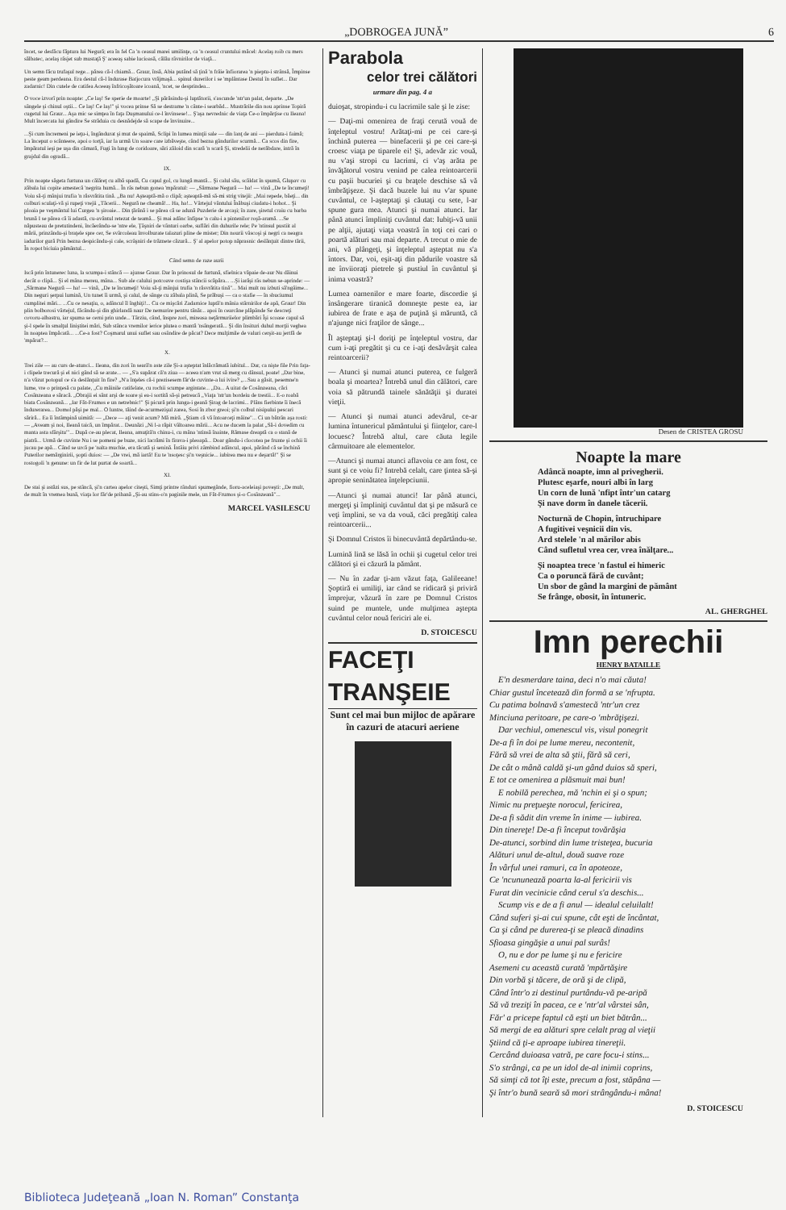„DOBROGEA JUNĂ” 6
încet, se desfăcu făptura lui Negură; era în fel Ca 'n ceasul marei umilinţe, ca 'n ceasul cruntului măcel: Acelaş roib cu mers sălbatec, acelaş râsjet sub mustaţă Ş' aceeaş sabie lucioasă, călău râvnirilor de viaţă...
Un semn făcu trufaşul rege... părea că-l chiamă... Graur, însă, Abia putând să ţină 'n frâie înfiorarea 'n pieptu-i strânsă, Împinse peste geam perdeana. Era destul că-l îndurase Batjocura vrăjmaşă... spinul durerilor i se 'mplântase Destul în suflet... Dar zadarnic! Din cutele de catifea Aceeaş înfricoşătoare icoană, 'ncet, se desprindea...
O voce izvorî prin noapte: „Ce laş! Se sperie de moarte! „Şi părăsindu-şi luptătorii, s'ascunde 'ntr'un palat, departe. „De sângele şi chinul oştii... Ce laş! Ce laş!" şi vocea prinse Să se destrame 'n cânte-i searbăd... Mustrările din nou aprinse Topiră cugetul lui Graur... Aşa mic se simţea în faţa Duşmanului ce-l învinsese!... Ş'aşa nevrednic de viaţa Ce-o împărţise cu Ileana! Mult încercata lui gândire Se străduia cu desnădejde să scape de învinuire...
...Şi cum încremeni pe ieţu-i, îngândurat şi mut de spaimă, Sclipi în lumea minţii sale — din lanţ de ani — pierduta-i faimă; La început o scânteere, apoi o torţă, iar la urmă Un soare care izbăveşte, când bezna gândurilor scurmă... Ca scos din fire, împăratul ieşi pe uşa din cămară, Fugi în lung de coridoare, sări zăloid din scară 'n scară Şi, stredelii de nerăbdare, intră în grajdul din ogradă...
IX.
Prin noapte săgeta furtuna un călăreţ cu albă spadă, Cu capul gol, cu lungă mantă... Şi calul său, scăldat în spumă, Glupav cu zăbala lui copite amestecă 'negrita humă... În râs nebun gonea 'mpăratul: — „Sărmane Negură — ha! — vină „De te încumeţi! Voiu să-ţi mânjui trufia 'n răsvrătita tină. „Ba nu! Aşteaptă-mă o clipă; aşteaptă-mă să-mi strig vitejii: „Mai repede, băeţi... din colburi sculaţi-vă şi rupeţi vrejii „Tăcerii... Negură ne cheamă!... Ha, ha!... Vârtejul vântului Înăbuşi ciudatu-i hohot... Şi ploaia pe veşmântul lui Curgea 'n şiroaie... Din ţărână i se părea că se adună Puzderie de arcaşi; în zare, şiretul craiu cu barba brună I se părea că îi adastă, cu-avântul retezat de teamă... Şi mai adânc înfipse 'n calu-i a pintenilor roşă-aramă. ...Se năpusteau de pretutindeni, încăerându-se 'ntre ele, Ţâşniri de vânturi oarbe, suflări din duhurile rele; Pe 'ntinsul pustiit al mării, prinzându-şi braţele spre cer, Se svârcoleau învolburate talazuri pline de mister; Din nourii vâscoşi şi negri ca neagra iadurilor gură Prin bezna despicându-şi cale, scrâşniri de trăznete căzură... Ş' al apelor potop năprasnic deslănţuit dintre tării, În ropot biciuia pământul...
Când semn de raze aurii
Iscă prin întunerec luna, la scumpa-i stâncă — ajunse Graur. Dar în prinosul de furtună, sfielnica văpaie de-aur Nu dăinui decât o clipă... Şi el mâna mereu, mâna... Sub ale calului potcoave costişa stâncii scăpăra... ...Şi iarăşi râs nebun se-aprinde: — „Sărmane Negură — ha! — vină, „De te încumeţi! Voiu să-ţi mânjui trufia 'n răsvrătita tină"... Mai mult nu izbuti să'ngâime... Din neguri şerpui lumină, Un tunet îi urmă, şi calul, de sânge cu zăbala plină, Se prăbuşi — ca o stafie — în sbuciumul cumplitei mări... ...Cu ce nesaţiu, o, adâncul îl înghiţi!... Cu ce mişcări Zadarnice luptă'n mânia stârnirilor de apă, Graur! Din plin bolborosi vârtejul, făcându-şi din ghirlandă naur De nemurire pentru tânăr... apoi în cearcăne plăpânde Se descreţi covoru-albastru, iar spuma se cerni prin unde... Târziu, când, înspre zori, mireasa neţărmuriielor plimbări Îşi scoase capul să şi-l spele în smalţul liniştitei mări, Sub stânca vremilor ierice plutea o mantă 'nsângerată... Şi din însituri duhul morţii veghea în noaptea împăcată... ...Ce-a fost? Coşmarul unui suflet sau osândire de păcat? Dece mulţimile de valuri cerşit-au jertfă de 'mpărat?...
X.
Trei zile — au curs de-atunci... Ileana, din zori în seară'n aste zile Şi-a aşteptat înlăcrămată iubitul... Dar, ca nişte file Prin faţa-i clipele trecură şi el nici gând să se arate... — „S'a supărat că'n ziua — aceea n'am vrut să merg cu dânsul, poate! „Dar bine, n'a văzut potopul ce s'a deslănţuit în fire? „N'a înţeles că-i prezisesem făr'de cuvinte-a lui ivire? „...Sau a găsit, pesemne'n lume, vre o prinţesă cu palate, „Cu mâinile catifelate, cu rochii scumpe argintate... „Da... A uitat de Cosânzeana, căci Cosânzeana e săracă. „Obrajii ei sânt arşi de soare şi ea-i sortită să-şi petreacă „Viaţa 'ntr'un bordeiu de trestii... E-o roabă biata Cosânzeană... „Iar Făt-Frumos e un netrebnic!" Şi picură prin lunga-i geană Şirag de lacrimi... Plâns fierbinte îi înecă îndurerarea... Domol păşi pe mal... O luntre, tăind de-acurmezişul zarea, Sosi în zbor greoi; şi'n colbul nisipului pescari săriră... Ea îi întâmpină uimită: — „Dece — aţi venit acum? Mă miră. „Ştiam că vă întoarceţi mâine"... Ci un bătrân aşa rosti: — „Aveam şi noi, Ileană taică, un împărat... Deunăzi „Ni l-a răpit vâltoarea mării... Acu ne ducem la palat „Să-i dovedim cu manta asta sfârşitu'"... După ce-au plecat, Ileana, amuţită'n chinu-i, cu mâna 'ntinsă înainte, Rămase dreaptă ca o stană de piatră... Urmă de cuvinte Nu i se pomeni pe buze, nici lacrămi în firava-i pleoapă... Doar gându-i clocotea pe frunte şi ochii îi jucau pe apă... Când se urcă pe 'nalta muchie, era tăcută şi senină. Întâiu privi zâmbind adâncul, apoi, părând că se închină Puterilor nemărginirii, şopti duios: — „De vrei, mă iartă! Eu te 'nsoţesc şi'n veşnicie... iubirea mea nu e deşartă!" Şi se rostogoli 'n genune: un fir de lut purtat de soartă...
XI.
De stai şi astăzi sus, pe stâncă, şi'n cartea apelor citeşti, Simţi printre rânduri spumegânde, fioru-aceleiaşi poveşti: „De mult, de mult în vremea bună, viaţa lor făr'de prihană „Şi-au stins-o'n paginile mele, un Făt-Frumos şi-o Cosânzeană"...
MARCEL VASILESCU
Parabola
celor trei călători
urmare din pag. 4 a
duioşat, stropindu-i cu lacrimile sale şi le zise:
— Daţi-mi omenirea de fraţi cerută vouă de înţeleptul vostru! Arătaţi-mi pe cei care-şi închină puterea — binefacerii şi pe cei care-şi croesc viaţa pe tiparele ei! Şi, adevăr zic vouă, nu v'aşi stropi cu lacrimi, ci v'aş arăta pe învăţătorul vostru venind pe calea reintoarcerii cu paşii bucuriei şi cu braţele deschise să vă îmbrăţişeze. Şi dacă buzele lui nu v'ar spune cuvântul, ce l-aşteptaţi şi căutaţi cu sete, l-ar spune gura mea. Atunci şi numai atunci. Iar până atunci împliniţi cuvântul dat: Iubiţi-vă unii pe alţii, ajutaţi viaţa voastră în toţi cei cari o poartă alături sau mai departe. A trecut o mie de ani, vă plângeţi, şi înţeleptul aşteptat nu s'a întors. Dar, voi, eşit-aţi din pădurile voastre să ne înviioraţi pietrele şi pustiul în cuvântul şi inima voastră?
Lumea oamenilor e mare foarte, discordie şi însângerare tiranică domneşte peste ea, iar iubirea de frate e aşa de puţină şi măruntă, că n'ajunge nici fraţilor de sânge...
Îl aşteptaţi şi-l doriţi pe înţeleptul vostru, dar cum i-aţi pregătit şi cu ce i-aţi desăvârşit calea reintoarcerii?
— Atunci şi numai atunci puterea, ce fulgeră boala şi moartea? Întrebă unul din călători, care voia să pătrundă tainele sănătăţii şi duratei vieţii.
— Atunci şi numai atunci adevărul, ce-ar lumina întunericul pământului şi fiinţelor, care-l locuesc? Întrebă altul, care căuta legile cârmuitoare ale elementelor.
—Atunci şi numai atunci aflavoiu ce am fost, ce sunt şi ce voiu fi? Intrebă celalt, care ţintea să-şi apropie seninătatea înţelepciunii.
—Atunci şi numai atunci! Iar până atunci, mergeţi şi împliniţi cuvântul dat şi pe măsură ce veţi împlini, se va da vouă, căci pregătiţi calea reintoarcerii...
Şi Domnul Cristos îi binecuvântă depărtându-se.
Lumină lină se lăsă în ochii şi cugetul celor trei călători şi ei căzură la pământ.
— Nu în zadar ţi-am văzut faţa, Galileeane! Şoptiră ei umiliţi, iar când se ridicară şi priviră împrejur, văzură în zare pe Domnul Cristos suind pe muntele, unde mulţimea aştepta cuvântul celor nouă fericiri ale ei.
D. STOICESCU
FACEŢI TRANŞEIE
Sunt cel mai bun mijloc de apărare în cazuri de atacuri aeriene
Desen de CRISTEA GROSU
Noapte la mare
Adâncă noapte, imn al privegherii.
Plutesc eşarfe, nouri albi în larg
Un corn de lună 'nfipt într'un catarg
Şi nave dorm în danele tăcerii.
Nocturnă de Chopin, întruchipare
A fugitivei veşnicii din vis.
Ard stelele 'n al mărilor abis
Când sufletul vrea cer, vrea înălţare...
Şi noaptea trece 'n fastul ei himeric
Ca o poruncă fără de cuvânt;
Un sbor de gând la margini de pământ
Se frânge, obosit, în întuneric.
AL. GHERGHEL
Imn perechii
HENRY BATAILLE
E'n desmerdare taina, deci n'o mai căuta!
Chiar gustul încetează din formă a se 'nfrupta.
Cu patima bolnavă s'amestecă 'ntr'un crez
Minciuna peritoare, pe care-o 'mbrăţişezi.
Dar vechiul, omenescul vis, visul ponegrit
De-a fi în doi pe lume mereu, necontenit,
Fără să vrei de alta să ştii, fără să ceri,
De cât o mână caldă şi-un gând duios să speri,
E tot ce omenirea a plăsmuit mai bun!
E nobilă perechea, mă 'nchin ei şi o spun;
Nimic nu preţueşte norocul, fericirea,
De-a fi sădit din vreme în inime — iubirea.
Din tinereţe! De-a fi început tovărăşia
De-atunci, sorbind din lume tristeţea, bucuria
Alături unul de-altul, două suave roze
În vârful unei ramuri, ca în apoteoze,
Ce 'ncununează poarta la-al fericirii vis
Furat din vecinicie când cerul s'a deschis...
Scump vis e de a fi anul — idealul celuilalt!
Când suferi şi-ai cui spune, cât eşti de încântat,
Ca şi când pe durerea-ţi se pleacă dinadins
Sfioasa gingăşie a unui pal surâs!
O, nu e dor pe lume şi nu e fericire
Asemeni cu această curată 'mpărtăşire
Din vorbă şi tăcere, de oră şi de clipă,
Când într'o zi destinul purtându-vă pe-aripă
Să vă treziţi în pacea, ce e 'ntr'al vârstei sân,
Făr' a pricepe faptul că eşti un biet bătrân...
Să mergi de ea alături spre celalt prag al vieţii
Ştiind că ţi-e aproape iubirea tinereţii.
Cercând duioasa vatră, pe care focu-i stins...
S'o strângi, ca pe un idol de-al inimii coprins,
Să simţi că tot îţi este, precum a fost, stăpâna —
Şi într'o bună seară să mori strângându-i mâna!
D. STOICESCU
Biblioteca Judeţeană „Ioan N. Roman” Constanţa